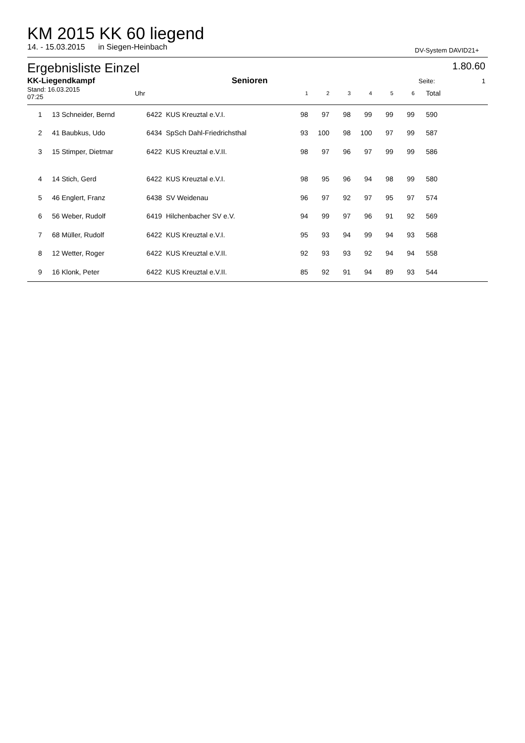KM 2015 KK 60 liegend
14. - 15.03.2015 in Siegen-Heinbach DV-System DAVID21+
Ergebnisliste Einzel 1.80.60
| KK-Liegendkampf | | | Senioren | | | | | | | Seite: | 1 |
| --- | --- | --- | --- | --- | --- | --- | --- | --- | --- | --- | --- |
| Stand: 16.03.2015 07:25 | | Uhr | | 1 | 2 | 3 | 4 | 5 | 6 | Total | |
| 1 | 13 Schneider, Bernd | 6422 | KUS Kreuztal e.V.I. | 98 | 97 | 98 | 99 | 99 | 99 | 590 | |
| 2 | 41 Baubkus, Udo | 6434 | SpSch Dahl-Friedrichsthal | 93 | 100 | 98 | 100 | 97 | 99 | 587 | |
| 3 | 15 Stimper, Dietmar | 6422 | KUS Kreuztal e.V.II. | 98 | 97 | 96 | 97 | 99 | 99 | 586 | |
| 4 | 14 Stich, Gerd | 6422 | KUS Kreuztal e.V.I. | 98 | 95 | 96 | 94 | 98 | 99 | 580 | |
| 5 | 46 Englert, Franz | 6438 | SV Weidenau | 96 | 97 | 92 | 97 | 95 | 97 | 574 | |
| 6 | 56 Weber, Rudolf | 6419 | Hilchenbacher SV e.V. | 94 | 99 | 97 | 96 | 91 | 92 | 569 | |
| 7 | 68 Müller, Rudolf | 6422 | KUS Kreuztal e.V.I. | 95 | 93 | 94 | 99 | 94 | 93 | 568 | |
| 8 | 12 Wetter, Roger | 6422 | KUS Kreuztal e.V.II. | 92 | 93 | 93 | 92 | 94 | 94 | 558 | |
| 9 | 16 Klonk, Peter | 6422 | KUS Kreuztal e.V.II. | 85 | 92 | 91 | 94 | 89 | 93 | 544 | |